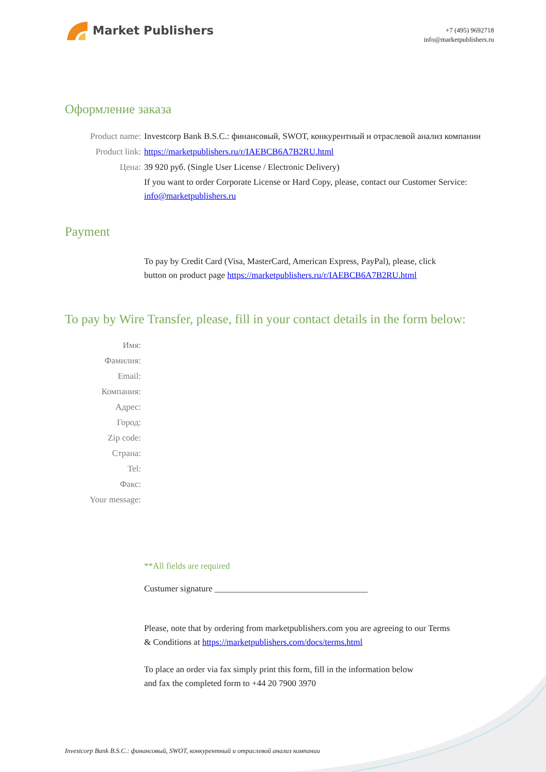Market Publishers
+7 (495) 9692718
info@marketpublishers.ru
Оформление заказа
Product name: Investcorp Bank B.S.C.: финансовый, SWOT, конкурентный и отраслевой анализ компании
Product link: https://marketpublishers.ru/r/IAEBCB6A7B2RU.html
Цена: 39 920 руб. (Single User License / Electronic Delivery)
If you want to order Corporate License or Hard Copy, please, contact our Customer Service:
info@marketpublishers.ru
Payment
To pay by Credit Card (Visa, MasterCard, American Express, PayPal), please, click
button on product page https://marketpublishers.ru/r/IAEBCB6A7B2RU.html
To pay by Wire Transfer, please, fill in your contact details in the form below:
Имя:
Фамилия:
Email:
Компания:
Адрес:
Город:
Zip code:
Страна:
Tel:
Факс:
Your message:
**All fields are required
Custumer signature ___________________________________
Please, note that by ordering from marketpublishers.com you are agreeing to our Terms
& Conditions at https://marketpublishers.com/docs/terms.html
To place an order via fax simply print this form, fill in the information below
and fax the completed form to +44 20 7900 3970
Investcorp Bank B.S.C.: финансовый, SWOT, конкурентный и отраслевой анализ компании